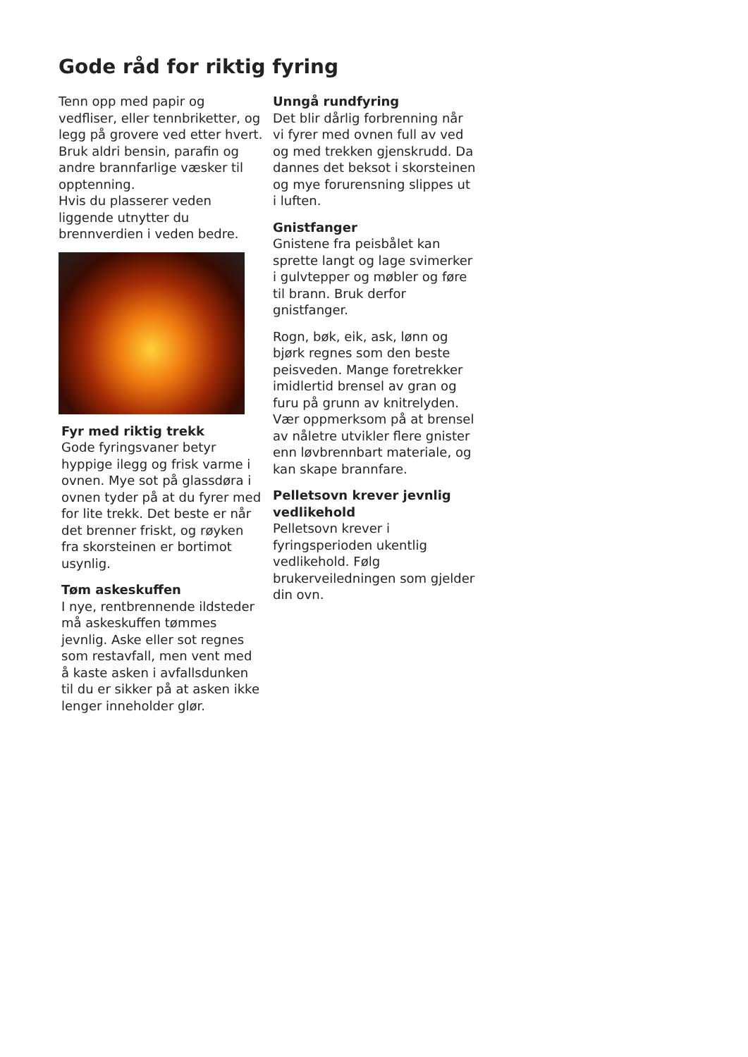Gode råd for riktig fyring
Tenn opp med papir og vedfliser, eller tennbriketter, og legg på grovere ved etter hvert. Bruk aldri bensin, parafin og andre brannfarlige væsker til opptenning.
Hvis du plasserer veden liggende utnytter du brennverdien i veden bedre.
Fyr med riktig trekk
Gode fyringsvaner betyr hyppige ilegg og frisk varme i ovnen. Mye sot på glassdøra i ovnen tyder på at du fyrer med for lite trekk. Det beste er når det brenner friskt, og røyken fra skorsteinen er bortimot usynlig.
Tøm askeskuffen
I nye, rentbrennende ildsteder må askeskuffen tømmes jevnlig. Aske eller sot regnes som restavfall, men vent med å kaste asken i avfallsdunken til du er sikker på at asken ikke lenger inneholder glør.
Unngå rundfyring
Det blir dårlig forbrenning når vi fyrer med ovnen full av ved og med trekken gjenskrudd. Da dannes det beksot i skorsteinen og mye forurensning slippes ut i luften.
Gnistfanger
Gnistene fra peisbålet kan sprette langt og lage svimerker i gulvtepper og møbler og føre til brann. Bruk derfor gnistfanger.
Rogn, bøk, eik, ask, lønn og bjørk regnes som den beste peisveden. Mange foretrekker imidlertid brensel av gran og furu på grunn av knitrelyden. Vær oppmerksom på at brensel av nåletre utvikler flere gnister enn løvbrennbart materiale, og kan skape brannfare.
Pelletsovn krever jevnlig vedlikehold
Pelletsovn krever i fyringsperioden ukentlig vedlikehold. Følg brukerveiledningen som gjelder din ovn.